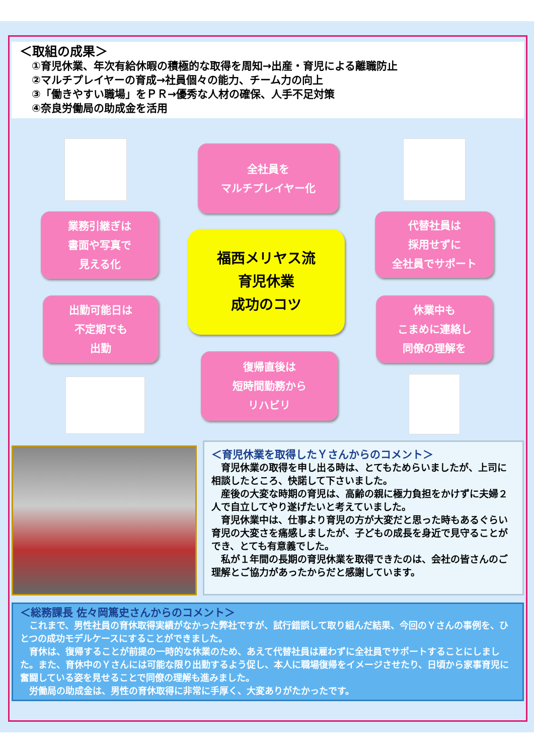＜取組の成果＞
①育児休業、年次有給休暇の積極的な取得を周知→出産・育児による離職防止
②マルチプレイヤーの育成→社員個々の能力、チーム力の向上
③「働きやすい職場」をＰＲ→優秀な人材の確保、人手不足対策
④奈良労働局の助成金を活用
全社員を
マルチプレイヤー化
業務引継ぎは
書面や写真で
見える化
福西メリヤス流
育児休業
成功のコツ
代替社員は
採用せずに
全社員でサポート
出勤可能日は
不定期でも
出勤
休業中も
こまめに連絡し
同僚の理解を
復帰直後は
短時間勤務から
リハビリ
＜育児休業を取得したＹさんからのコメント＞
育児休業の取得を申し出る時は、とてもためらいましたが、上司に相談したところ、快諾して下さいました。
産後の大変な時期の育児は、高齢の親に極力負担をかけずに夫婦２人で自立してやり遂げたいと考えていました。
育児休業中は、仕事より育児の方が大変だと思った時もあるぐらい育児の大変さを痛感しましたが、子どもの成長を身近で見守ることができ、とても有意義でした。
私が１年間の長期の育児休業を取得できたのは、会社の皆さんのご理解とご協力があったからだと感謝しています。
＜総務課長 佐々岡篤史さんからのコメント＞
これまで、男性社員の育休取得実績がなかった弊社ですが、試行錯誤して取り組んだ結果、今回のＹさんの事例を、ひとつの成功モデルケースにすることができました。
育休は、復帰することが前提の一時的な休業のため、あえて代替社員は雇わずに全社員でサポートすることにしました。また、育休中のＹさんには可能な限り出勤するよう促し、本人に職場復帰をイメージさせたり、日頃から家事育児に奮闘している姿を見せることで同僚の理解も進みました。
労働局の助成金は、男性の育休取得に非常に手厚く、大変ありがたかったです。